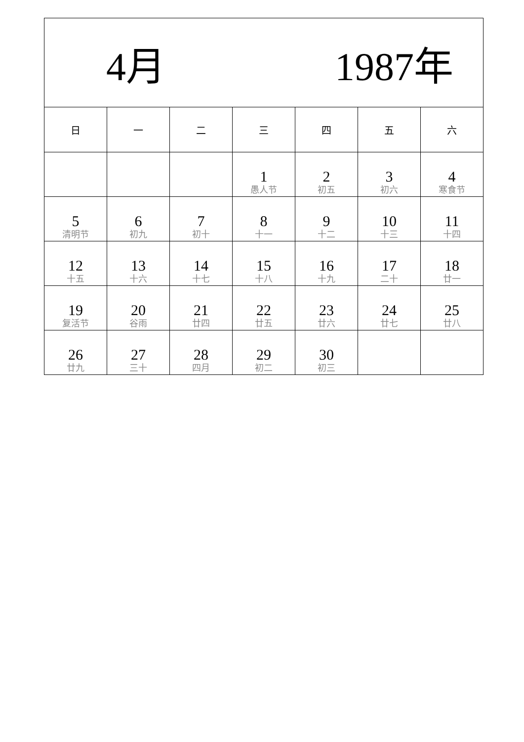| 4月 1987年 | | | | | | |
| 日 | 一 | 二 | 三 | 四 | 五 | 六 |
| | | | 1 愚人节 | 2 初五 | 3 初六 | 4 寒食节 |
| 5 清明节 | 6 初九 | 7 初十 | 8 十一 | 9 十二 | 10 十三 | 11 十四 |
| 12 十五 | 13 十六 | 14 十七 | 15 十八 | 16 十九 | 17 二十 | 18 廿一 |
| 19 复活节 | 20 谷雨 | 21 廿四 | 22 廿五 | 23 廿六 | 24 廿七 | 25 廿八 |
| 26 廿九 | 27 三十 | 28 四月 | 29 初二 | 30 初三 | | |